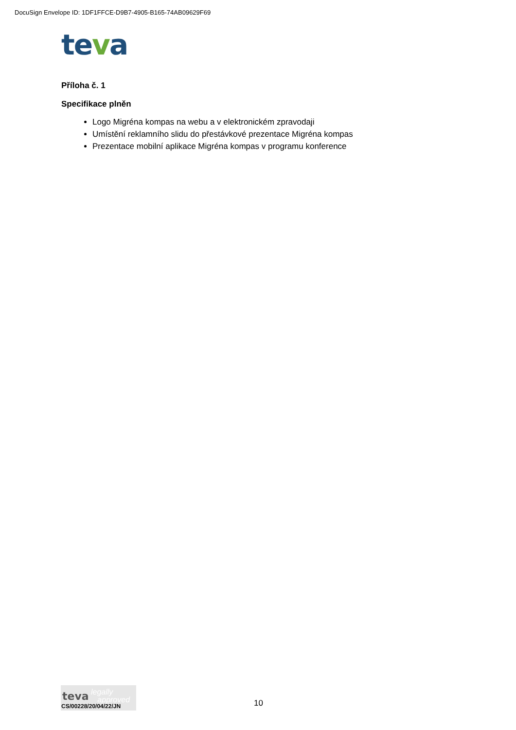DocuSign Envelope ID: 1DF1FFCE-D9B7-4905-B165-74AB09629F69
teva
Příloha č. 1
Specifikace plněn
Logo Migréna kompas na webu a v elektronickém zpravodaji
Umístění reklamního slidu do přestávkové prezentace Migréna kompas
Prezentace mobilní aplikace Migréna kompas v programu konference
teva
legally
approved
CS/00228/20/04/22/JN
10